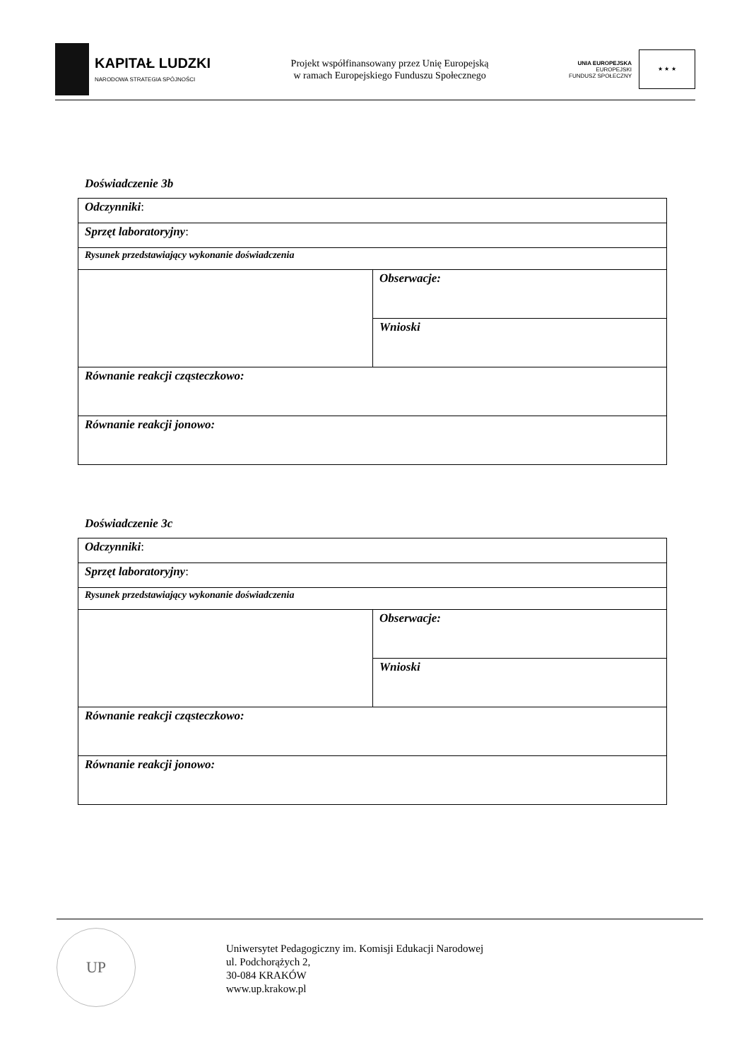KAPITAŁ LUDZKI
NARODOWA STRATEGIA SPÓJNOŚCI
Projekt współfinansowany przez Unię Europejską
w ramach Europejskiego Funduszu Społecznego
UNIA EUROPEJSKA
EUROPEJSKI
FUNDUSZ SPOŁECZNY
★ ★ ★
Doświadczenie 3b
| Odczynniki : | |
| Sprzęt laboratoryjny : | |
| Rysunek przedstawiający wykonanie doświadczenia | |
| | Obserwacje: |
| | Wnioski |
| Równanie reakcji cząsteczkowo: | |
| Równanie reakcji jonowo: | |
Doświadczenie 3c
| Odczynniki : | |
| Sprzęt laboratoryjny : | |
| Rysunek przedstawiający wykonanie doświadczenia | |
| | Obserwacje: |
| | Wnioski |
| Równanie reakcji cząsteczkowo: | |
| Równanie reakcji jonowo: | |
UP
Uniwersytet Pedagogiczny im. Komisji Edukacji Narodowej
ul. Podchorążych 2,
30-084 KRAKÓW
www.up.krakow.pl